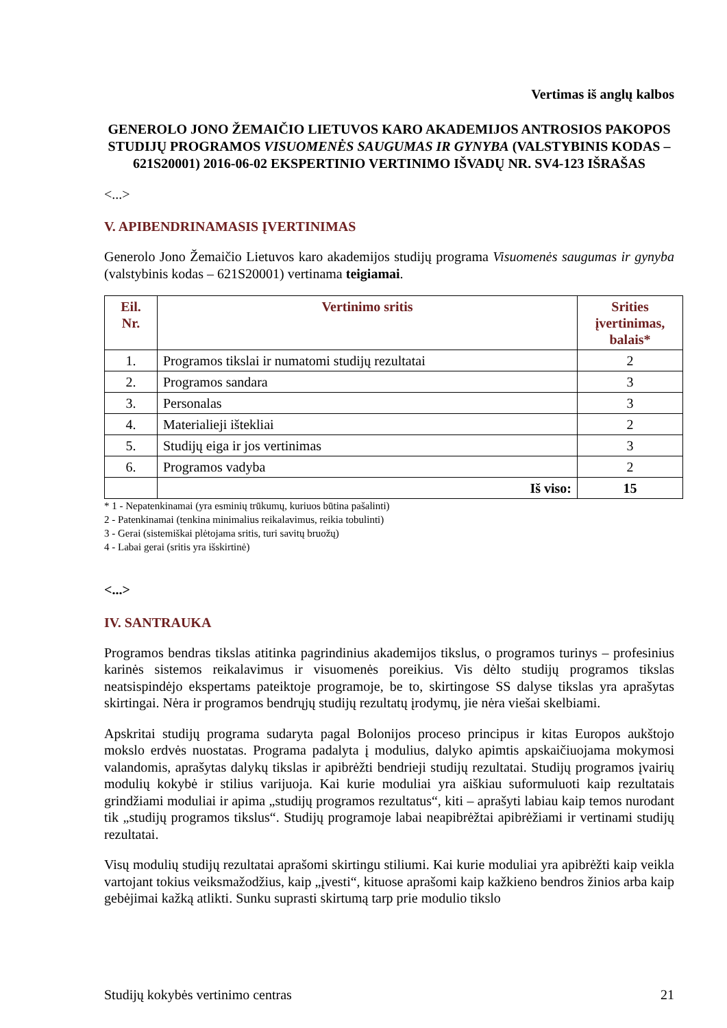Vertimas iš anglų kalbos
GENEROLO JONO ŽEMAIČIO LIETUVOS KARO AKADEMIJOS ANTROSIOS PAKOPOS STUDIJŲ PROGRAMOS VISUOMENĖS SAUGUMAS IR GYNYBA (VALSTYBINIS KODAS – 621S20001) 2016-06-02 EKSPERTINIO VERTINIMO IŠVADŲ NR. SV4-123 IŠRAŠAS
<...>
V. APIBENDRINAMASIS ĮVERTINIMAS
Generolo Jono Žemaičio Lietuvos karo akademijos studijų programa Visuomenės saugumas ir gynyba (valstybinis kodas – 621S20001) vertinama teigiamai.
| Eil. Nr. | Vertinimo sritis | Srities įvertinimas, balais* |
| --- | --- | --- |
| 1. | Programos tikslai ir numatomi studijų rezultatai | 2 |
| 2. | Programos sandara | 3 |
| 3. | Personalas | 3 |
| 4. | Materialieji ištekliai | 2 |
| 5. | Studijų eiga ir jos vertinimas | 3 |
| 6. | Programos vadyba | 2 |
| | Iš viso: | 15 |
* 1 - Nepatenkinamai (yra esminių trūkumų, kuriuos būtina pašalinti)
2 - Patenkinamai (tenkina minimalius reikalavimus, reikia tobulinti)
3 - Gerai (sistemiškai plėtojama sritis, turi savitų bruožų)
4 - Labai gerai (sritis yra išskirtinė)
<...>
IV. SANTRAUKA
Programos bendras tikslas atitinka pagrindinius akademijos tikslus, o programos turinys – profesinius karinės sistemos reikalavimus ir visuomenės poreikius. Vis dėlto studijų programos tikslas neatsispindėjo ekspertams pateiktoje programoje, be to, skirtingose SS dalyse tikslas yra aprašytas skirtingai. Nėra ir programos bendrųjų studijų rezultatų įrodymų, jie nėra viešai skelbiami.
Apskritai studijų programa sudaryta pagal Bolonijos proceso principus ir kitas Europos aukštojo mokslo erdvės nuostatas. Programa padalyta į modulius, dalyko apimtis apskaičiuojama mokymosi valandomis, aprašytas dalykų tikslas ir apibrėžti bendrieji studijų rezultatai. Studijų programos įvairių modulių kokybė ir stilius varijuoja. Kai kurie moduliai yra aiškiau suformuluoti kaip rezultatais grindžiami moduliai ir apima „studijų programos rezultatus“, kiti – aprašyti labiau kaip temos nurodant tik „studijų programos tikslus“. Studijų programoje labai neapibrėžtai apibrėžiami ir vertinami studijų rezultatai.
Visų modulių studijų rezultatai aprašomi skirtingu stiliumi. Kai kurie moduliai yra apibrėžti kaip veikla vartojant tokius veiksmažodžius, kaip „įvesti“, kituose aprašomi kaip kažkieno bendros žinios arba kaip gebėjimai kažką atlikti. Sunku suprasti skirtumą tarp prie modulio tikslo
Studijų kokybės vertinimo centras 21